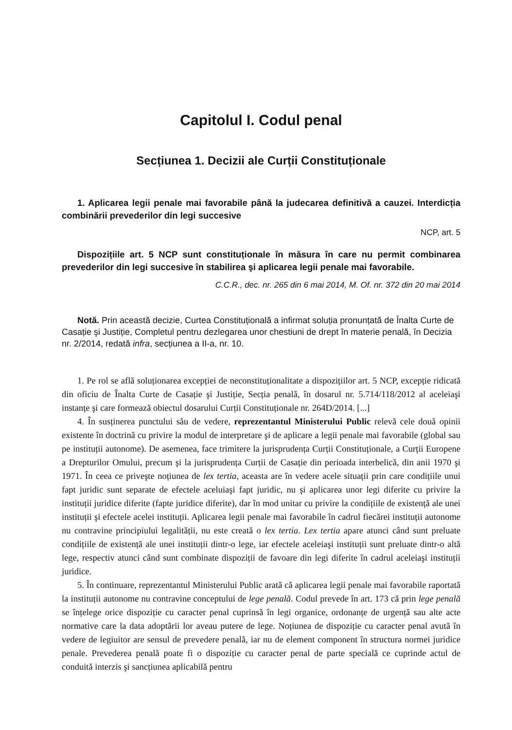Capitolul I. Codul penal
Secțiunea 1. Decizii ale Curții Constituționale
1. Aplicarea legii penale mai favorabile până la judecarea definitivă a cauzei. Interdicția combinării prevederilor din legi succesive
NCP, art. 5
Dispozițiile art. 5 NCP sunt constituționale în măsura în care nu permit combinarea prevederilor din legi succesive în stabilirea şi aplicarea legii penale mai favorabile.
C.C.R., dec. nr. 265 din 6 mai 2014, M. Of. nr. 372 din 20 mai 2014
Notă. Prin această decizie, Curtea Constituțională a infirmat soluția pronunțată de Înalta Curte de Casație şi Justiție, Completul pentru dezlegarea unor chestiuni de drept în materie penală, în Decizia nr. 2/2014, redată infra, secțiunea a II-a, nr. 10.
1. Pe rol se află soluționarea excepției de neconstituționalitate a dispozițiilor art. 5 NCP, excepție ridicată din oficiu de Înalta Curte de Casație şi Justiție, Secția penală, în dosarul nr. 5.714/118/2012 al aceleiaşi instanțe şi care formează obiectul dosarului Curții Constituționale nr. 264D/2014. [...]
4. În susținerea punctului său de vedere, reprezentantul Ministerului Public relevă cele două opinii existente în doctrină cu privire la modul de interpretare şi de aplicare a legii penale mai favorabile (global sau pe instituții autonome). De asemenea, face trimitere la jurisprudența Curții Constituționale, a Curții Europene a Drepturilor Omului, precum şi la jurisprudența Curții de Casație din perioada interbelică, din anii 1970 şi 1971. În ceea ce priveşte noțiunea de lex tertia, aceasta are în vedere acele situații prin care condițiile unui fapt juridic sunt separate de efectele aceluiaşi fapt juridic, nu şi aplicarea unor legi diferite cu privire la instituții juridice diferite (fapte juridice diferite), dar în mod unitar cu privire la condițiile de existență ale unei instituții şi efectele acelei instituții. Aplicarea legii penale mai favorabile în cadrul fiecărei instituții autonome nu contravine principiului legalității, nu este creată o lex tertia. Lex tertia apare atunci când sunt preluate condițiile de existență ale unei instituții dintr-o lege, iar efectele aceleiaşi instituții sunt preluate dintr-o altă lege, respectiv atunci când sunt combinate dispoziții de favoare din legi diferite în cadrul aceleiaşi instituții juridice.
5. În continuare, reprezentantul Ministerului Public arată că aplicarea legii penale mai favorabile raportată la instituții autonome nu contravine conceptului de lege penală. Codul prevede în art. 173 că prin lege penală se înțelege orice dispoziție cu caracter penal cuprinsă în legi organice, ordonanțe de urgență sau alte acte normative care la data adoptării lor aveau putere de lege. Noțiunea de dispoziție cu caracter penal avută în vedere de legiuitor are sensul de prevedere penală, iar nu de element component în structura normei juridice penale. Prevederea penală poate fi o dispoziție cu caracter penal de parte specială ce cuprinde actul de conduită interzis şi sancțiunea aplicabilă pentru